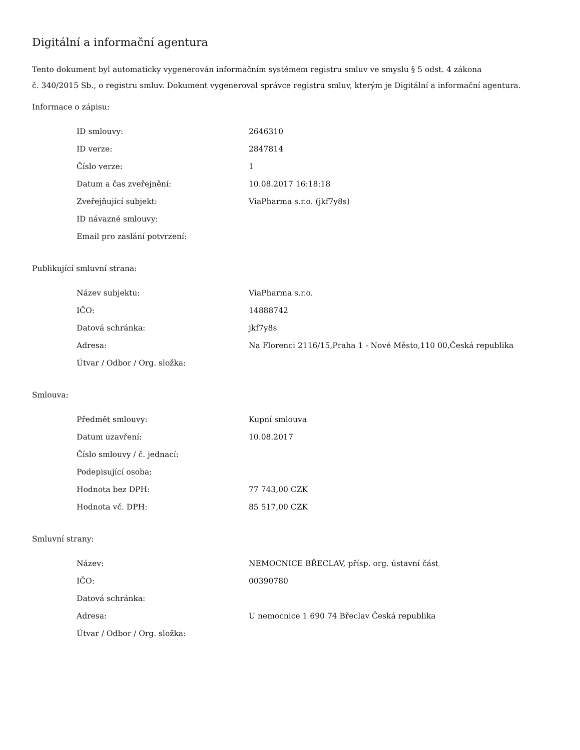Digitální a informační agentura
Tento dokument byl automaticky vygenerován informačním systémem registru smluv ve smyslu § 5 odst. 4 zákona
č. 340/2015 Sb., o registru smluv. Dokument vygeneroval správce registru smluv, kterým je Digitální a informační agentura.
Informace o zápisu:
| ID smlouvy: | 2646310 |
| ID verze: | 2847814 |
| Číslo verze: | 1 |
| Datum a čas zveřejnění: | 10.08.2017 16:18:18 |
| Zveřejňující subjekt: | ViaPharma s.r.o. (jkf7y8s) |
| ID návazné smlouvy: | |
| Email pro zaslání potvrzení: | |
Publikující smluvní strana:
| Název subjektu: | ViaPharma s.r.o. |
| IČO: | 14888742 |
| Datová schránka: | jkf7y8s |
| Adresa: | Na Florenci 2116/15,Praha 1 - Nové Město,110 00,Česká republika |
| Útvar / Odbor / Org. složka: | |
Smlouva:
| Předmět smlouvy: | Kupní smlouva |
| Datum uzavření: | 10.08.2017 |
| Číslo smlouvy / č. jednací: | |
| Podepisující osoba: | |
| Hodnota bez DPH: | 77 743,00 CZK |
| Hodnota vč. DPH: | 85 517,00 CZK |
Smluvní strany:
| Název: | NEMOCNICE BŘECLAV, přísp. org. ústavní část |
| IČO: | 00390780 |
| Datová schránka: | |
| Adresa: | U nemocnice 1 690 74 Břeclav Česká republika |
| Útvar / Odbor / Org. složka: | |